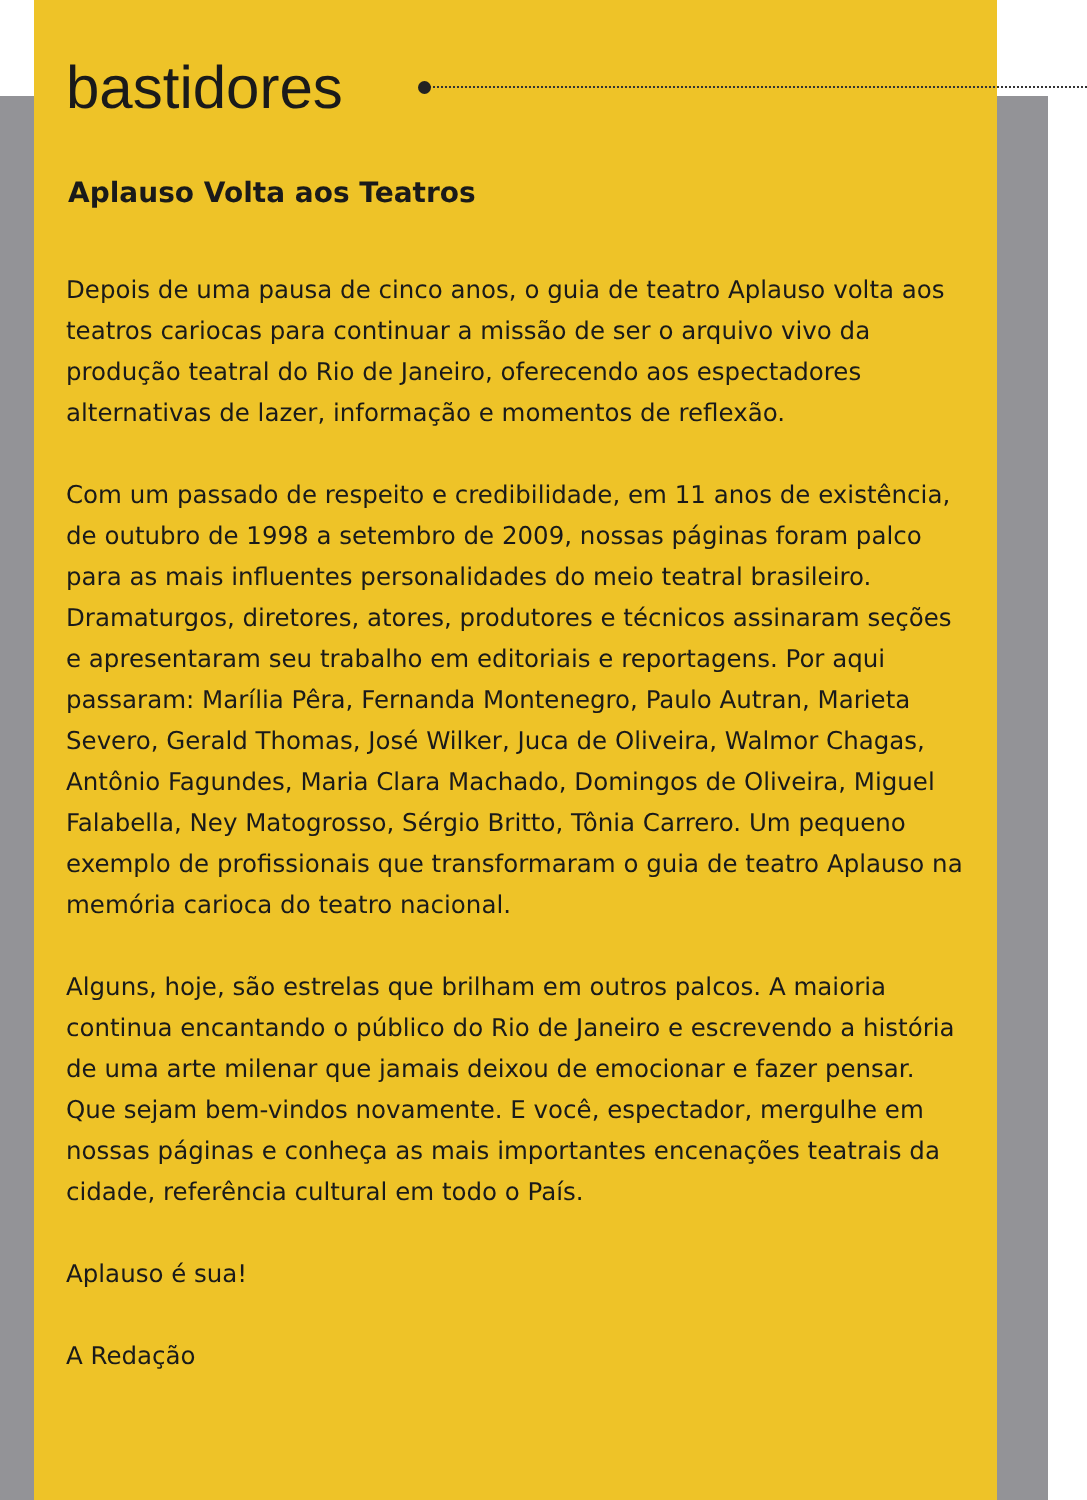bastidores
Aplauso Volta aos Teatros
Depois de uma pausa de cinco anos, o guia de teatro Aplauso volta aos teatros cariocas para continuar a missão de ser o arquivo vivo da produção teatral do Rio de Janeiro, oferecendo aos espectadores alternativas de lazer, informação e momentos de reflexão.
Com um passado de respeito e credibilidade, em 11 anos de existência, de outubro de 1998 a setembro de 2009, nossas páginas foram palco para as mais influentes personalidades do meio teatral brasileiro. Dramaturgos, diretores, atores, produtores e técnicos assinaram seções e apresentaram seu trabalho em editoriais e reportagens. Por aqui passaram: Marília Pêra, Fernanda Montenegro, Paulo Autran, Marieta Severo, Gerald Thomas, José Wilker, Juca de Oliveira, Walmor Chagas, Antônio Fagundes, Maria Clara Machado, Domingos de Oliveira, Miguel Falabella, Ney Matogrosso, Sérgio Britto, Tônia Carrero. Um pequeno exemplo de profissionais que transformaram o guia de teatro Aplauso na memória carioca do teatro nacional.
Alguns, hoje, são estrelas que brilham em outros palcos. A maioria continua encantando o público do Rio de Janeiro e escrevendo a história de uma arte milenar que jamais deixou de emocionar e fazer pensar. Que sejam bem-vindos novamente. E você, espectador, mergulhe em nossas páginas e conheça as mais importantes encenações teatrais da cidade, referência cultural em todo o País.
Aplauso é sua!
A Redação